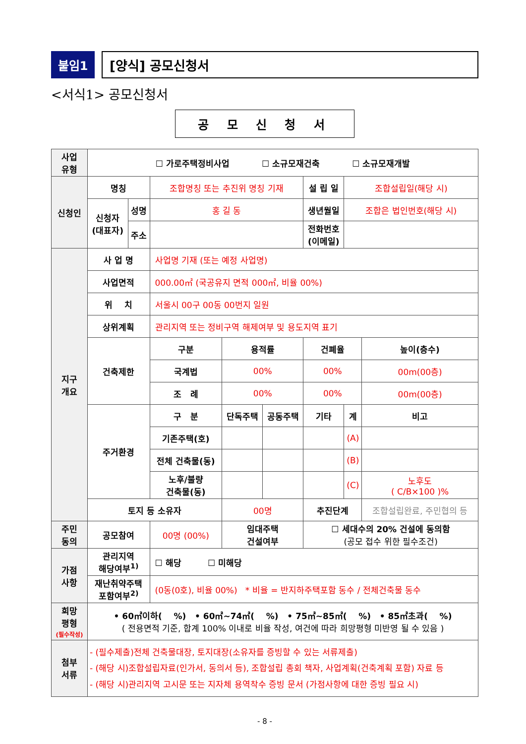붙임1 [양식] 공모신청서
<서식1> 공모신청서
공 모 신 청 서
| 사업 유형 | ☐ 가로주택정비사업 ☐ 소규모재건축 ☐ 소규모재개발 | | | | | | | |
| 신청인 | 명칭 | | 조합명칭 또는 추진위 명칭 기재 | | | 설 립 일 | 조합설립일(해당 시) | |
| | 신청자 (대표자) | 성명 | 홍 길 동 | | | 생년월일 | 조합은 법인번호(해당 시) | |
| | | 주소 | | | | 전화번호 (이메일) | | |
| 지구 개요 | 사 업 명 | | 사업명 기재 (또는 예정 사업명) | | | | | |
| | 사업면적 | | 000.00㎡ (국공유지 면적 000㎡, 비율 00%) | | | | | |
| | 위 치 | | 서울시 00구 00동 00번지 일원 | | | | | |
| | 상위계획 | | 관리지역 또는 정비구역 해제여부 및 용도지역 표기 | | | | | |
| | 건축제한 | | 구분 | 용적률 | | 건폐율 | | 높이(층수) |
| | | | 국계법 | 00% | | 00% | | 00m(00층) |
| | | | 조 례 | 00% | | 00% | | 00m(00층) |
| | 주거환경 | | 구 분 | 단독주택 | 공동주택 | 기타 | 계 | 비고 |
| | | | 기존주택(호) | | | | (A) | |
| | | | 전체 건축물(동) | | | | (B) | |
| | | | 노후/불량 건축물(동) | | | | (C) | 노후도 ( C/B×100 )% |
| | 토지 등 소유자 | | | 00명 | | 추진단계 | | 조합설립완료, 주민협의 등 |
| 주민 동의 | 공모참여 | | 00명 (00%) | 임대주택 건설여부 | | ☐ 세대수의 20% 건설에 동의함 (공모 접수 위한 필수조건) | | |
| 가점 사항 | 관리지역 해당여부<sup>1)</sup> | | ☐ 해당 ☐ 미해당 | | | | | |
| | 재난취약주택 포함여부<sup>2)</sup> | | (0동(0호), 비율 00%) * 비율 = 반지하주택포함 동수 / 전체건축물 동수 | | | | | |
| 희망 평형 (필수작성) | • 60㎡이하( %) • 60㎡~74㎡( %) • 75㎡~85㎡( %) • 85㎡초과( %) ( 전용면적 기준, 합계 100% 이내로 비율 작성, 여건에 따라 희망평형 미반영 될 수 있음 ) | | | | | | | |
| 첨부 서류 | - (필수제출)전체 건축물대장, 토지대장(소유자를 증빙할 수 있는 서류제출) - (해당 시)조합설립자료(인가서, 동의서 등), 조합설립 총회 책자, 사업계획(건축계획 포함) 자료 등 - (해당 시)관리지역 고시문 또는 지자체 용역착수 증빙 문서 (가점사항에 대한 증빙 필요 시) | | | | | | | |
- 8 -